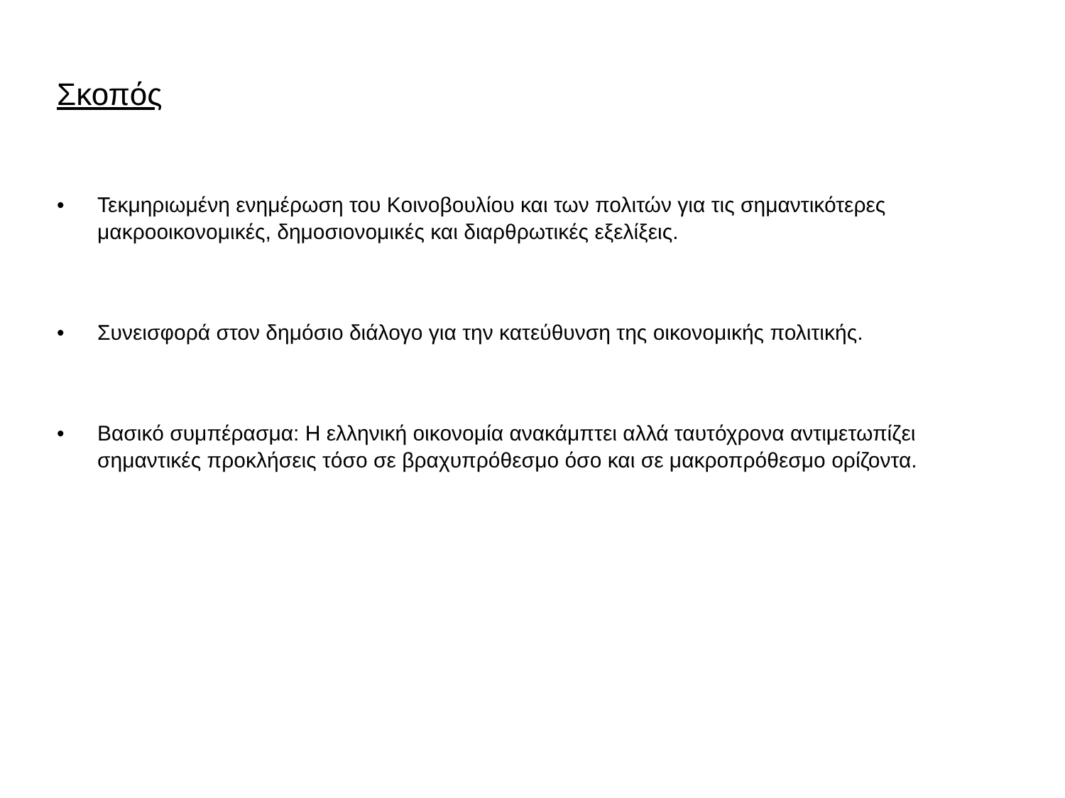Σκοπός
• Τεκμηριωμένη ενημέρωση του Κοινοβουλίου και των πολιτών για τις σημαντικότερες μακροοικονομικές, δημοσιονομικές και διαρθρωτικές εξελίξεις.
• Συνεισφορά στον δημόσιο διάλογο για την κατεύθυνση της οικονομικής πολιτικής.
• Βασικό συμπέρασμα: Η ελληνική οικονομία ανακάμπτει αλλά ταυτόχρονα αντιμετωπίζει σημαντικές προκλήσεις τόσο σε βραχυπρόθεσμο όσο και σε μακροπρόθεσμο ορίζοντα.